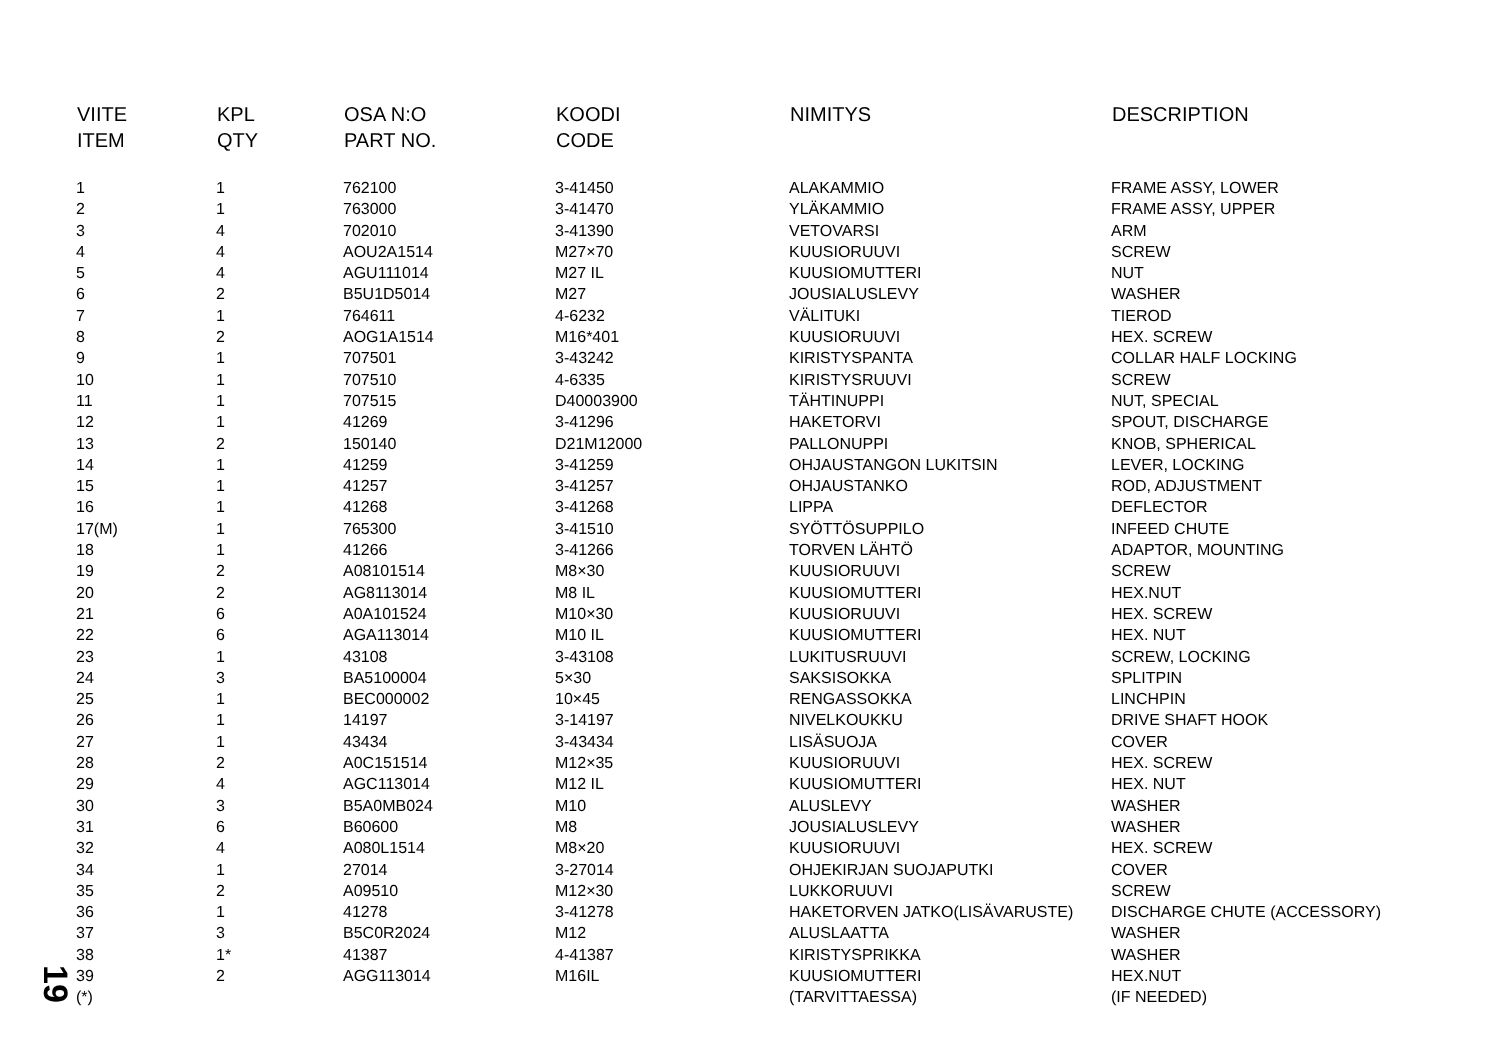| VIITE ITEM | KPL QTY | OSA N:O PART NO. | KOODI CODE | NIMITYS | DESCRIPTION |
| --- | --- | --- | --- | --- | --- |
| 1 | 1 | 762100 | 3-41450 | ALAKAMMIO | FRAME ASSY, LOWER |
| 2 | 1 | 763000 | 3-41470 | YLÄKAMMIO | FRAME ASSY, UPPER |
| 3 | 4 | 702010 | 3-41390 | VETOVARSI | ARM |
| 4 | 4 | AOU2A1514 | M27×70 | KUUSIORUUVI | SCREW |
| 5 | 4 | AGU111014 | M27 IL | KUUSIOMUTTERI | NUT |
| 6 | 2 | B5U1D5014 | M27 | JOUSIALUSLEVY | WASHER |
| 7 | 1 | 764611 | 4-6232 | VÄLITUKI | TIEROD |
| 8 | 2 | AOG1A1514 | M16*401 | KUUSIORUUVI | HEX. SCREW |
| 9 | 1 | 707501 | 3-43242 | KIRISTYSPANTA | COLLAR HALF LOCKING |
| 10 | 1 | 707510 | 4-6335 | KIRISTYSRUUVI | SCREW |
| 11 | 1 | 707515 | D40003900 | TÄHTINUPPI | NUT, SPECIAL |
| 12 | 1 | 41269 | 3-41296 | HAKETORVI | SPOUT, DISCHARGE |
| 13 | 2 | 150140 | D21M12000 | PALLONUPPI | KNOB, SPHERICAL |
| 14 | 1 | 41259 | 3-41259 | OHJAUSTANGON LUKITSIN | LEVER, LOCKING |
| 15 | 1 | 41257 | 3-41257 | OHJAUSTANKO | ROD, ADJUSTMENT |
| 16 | 1 | 41268 | 3-41268 | LIPPA | DEFLECTOR |
| 17(M) | 1 | 765300 | 3-41510 | SYÖTTÖSUPPILO | INFEED CHUTE |
| 18 | 1 | 41266 | 3-41266 | TORVEN LÄHTÖ | ADAPTOR, MOUNTING |
| 19 | 2 | A08101514 | M8×30 | KUUSIORUUVI | SCREW |
| 20 | 2 | AG8113014 | M8 IL | KUUSIOMUTTERI | HEX.NUT |
| 21 | 6 | A0A101524 | M10×30 | KUUSIORUUVI | HEX. SCREW |
| 22 | 6 | AGA113014 | M10 IL | KUUSIOMUTTERI | HEX. NUT |
| 23 | 1 | 43108 | 3-43108 | LUKITUSRUUVI | SCREW, LOCKING |
| 24 | 3 | BA5100004 | 5×30 | SAKSISOKKA | SPLITPIN |
| 25 | 1 | BEC000002 | 10×45 | RENGASSOKKA | LINCHPIN |
| 26 | 1 | 14197 | 3-14197 | NIVELKOUKKU | DRIVE SHAFT HOOK |
| 27 | 1 | 43434 | 3-43434 | LISÄSUOJA | COVER |
| 28 | 2 | A0C151514 | M12×35 | KUUSIORUUVI | HEX. SCREW |
| 29 | 4 | AGC113014 | M12 IL | KUUSIOMUTTERI | HEX. NUT |
| 30 | 3 | B5A0MB024 | M10 | ALUSLEVY | WASHER |
| 31 | 6 | B60600 | M8 | JOUSIALUSLEVY | WASHER |
| 32 | 4 | A080L1514 | M8×20 | KUUSIORUUVI | HEX. SCREW |
| 34 | 1 | 27014 | 3-27014 | OHJEKIRJAN SUOJAPUTKI | COVER |
| 35 | 2 | A09510 | M12×30 | LUKKORUUVI | SCREW |
| 36 | 1 | 41278 | 3-41278 | HAKETORVEN JATKO(LISÄVARUSTE) | DISCHARGE CHUTE (ACCESSORY) |
| 37 | 3 | B5C0R2024 | M12 | ALUSLAATTA | WASHER |
| 38 | 1* | 41387 | 4-41387 | KIRISTYSPRIKKA | WASHER |
| 39 | 2 | AGG113014 | M16IL | KUUSIOMUTTERI | HEX.NUT |
| (*) | | | | (TARVITTAESSA) | (IF NEEDED) |
19